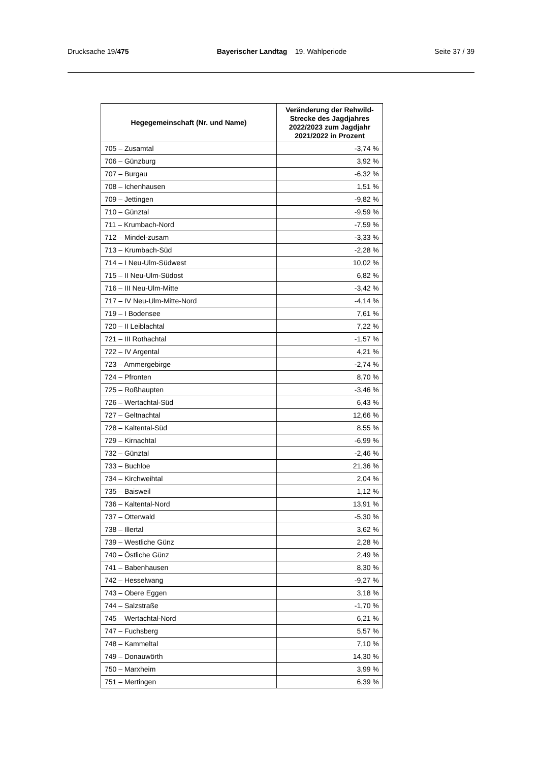Drucksache 19/475 Bayerischer Landtag 19. Wahlperiode Seite 37 / 39
| Hegegemeinschaft (Nr. und Name) | Veränderung der Rehwild-Strecke des Jagdjahres 2022/2023 zum Jagdjahr 2021/2022 in Prozent |
| --- | --- |
| 705 – Zusamtal | -3,74 % |
| 706 – Günzburg | 3,92 % |
| 707 – Burgau | -6,32 % |
| 708 – Ichenhausen | 1,51 % |
| 709 – Jettingen | -9,82 % |
| 710 – Günztal | -9,59 % |
| 711 – Krumbach-Nord | -7,59 % |
| 712 – Mindel-zusam | -3,33 % |
| 713 – Krumbach-Süd | -2,28 % |
| 714 – I Neu-Ulm-Südwest | 10,02 % |
| 715 – II Neu-Ulm-Südost | 6,82 % |
| 716 – III Neu-Ulm-Mitte | -3,42 % |
| 717 – IV Neu-Ulm-Mitte-Nord | -4,14 % |
| 719 – I Bodensee | 7,61 % |
| 720 – II Leiblachtal | 7,22 % |
| 721 – III Rothachtal | -1,57 % |
| 722 – IV Argental | 4,21 % |
| 723 – Ammergebirge | -2,74 % |
| 724 – Pfronten | 8,70 % |
| 725 – Roßhaupten | -3,46 % |
| 726 – Wertachtal-Süd | 6,43 % |
| 727 – Geltnachtal | 12,66 % |
| 728 – Kaltental-Süd | 8,55 % |
| 729 – Kirnachtal | -6,99 % |
| 732 – Günztal | -2,46 % |
| 733 – Buchloe | 21,36 % |
| 734 – Kirchweihtal | 2,04 % |
| 735 – Baisweil | 1,12 % |
| 736 – Kaltental-Nord | 13,91 % |
| 737 – Otterwald | -5,30 % |
| 738 – Illertal | 3,62 % |
| 739 – Westliche Günz | 2,28 % |
| 740 – Östliche Günz | 2,49 % |
| 741 – Babenhausen | 8,30 % |
| 742 – Hesselwang | -9,27 % |
| 743 – Obere Eggen | 3,18 % |
| 744 – Salzstraße | -1,70 % |
| 745 – Wertachtal-Nord | 6,21 % |
| 747 – Fuchsberg | 5,57 % |
| 748 – Kammeltal | 7,10 % |
| 749 – Donauwörth | 14,30 % |
| 750 – Marxheim | 3,99 % |
| 751 – Mertingen | 6,39 % |